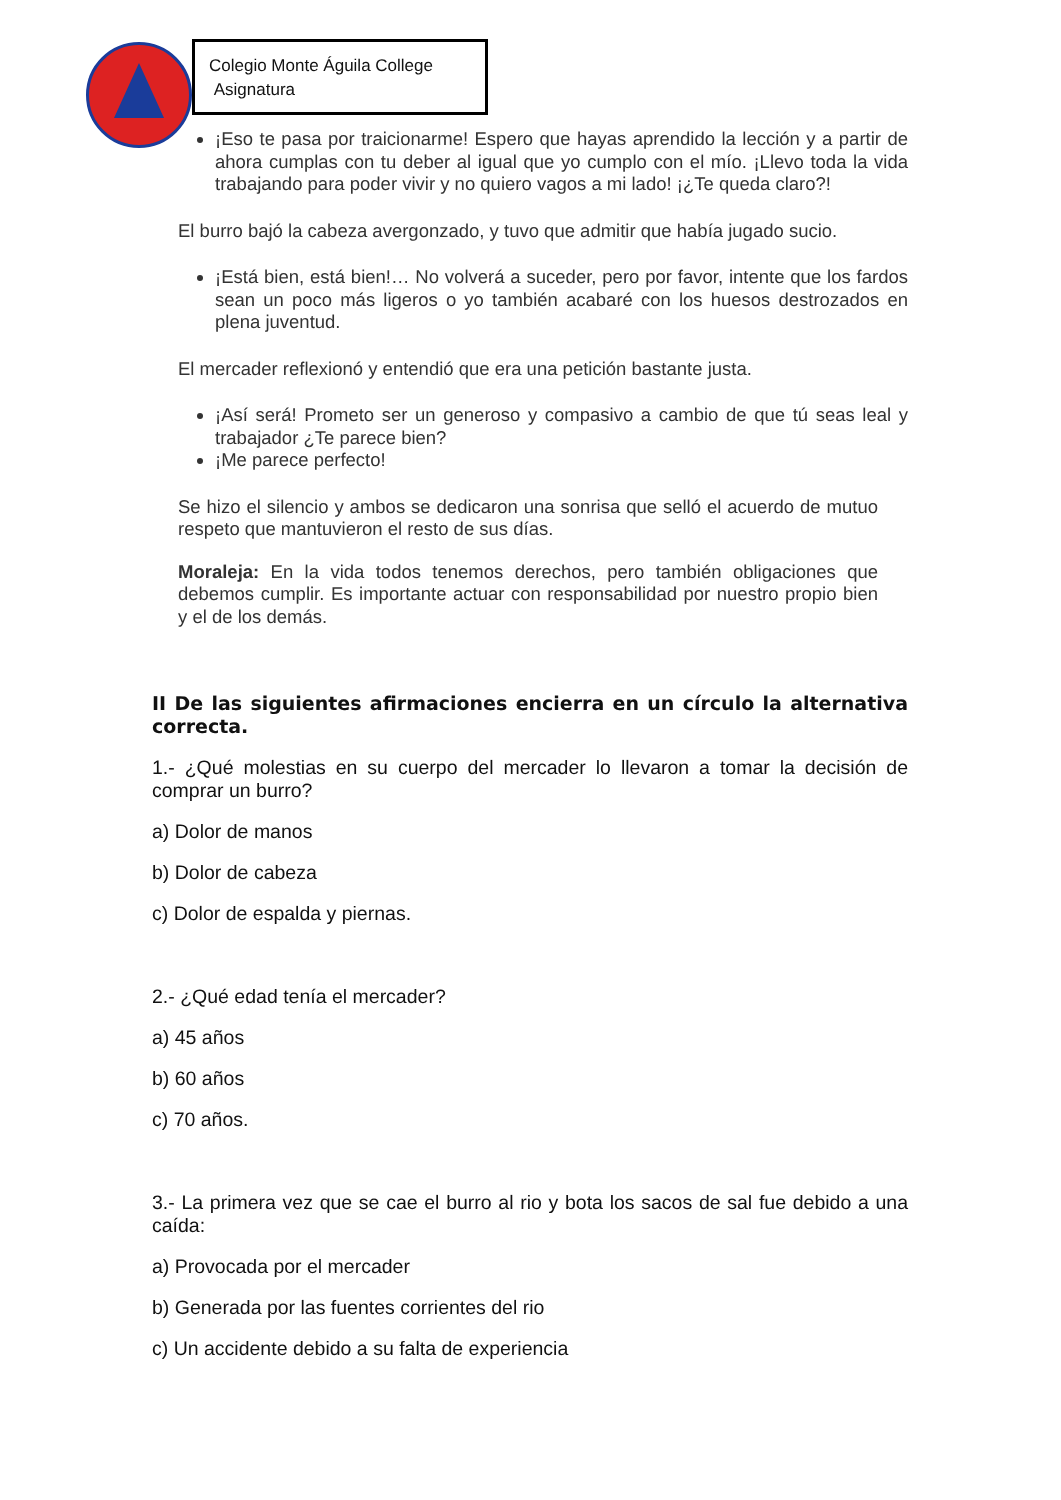Colegio Monte Águila College
Asignatura
¡Eso te pasa por traicionarme! Espero que hayas aprendido la lección y a partir de ahora cumplas con tu deber al igual que yo cumplo con el mío. ¡Llevo toda la vida trabajando para poder vivir y no quiero vagos a mi lado! ¡¿Te queda claro?!
El burro bajó la cabeza avergonzado, y tuvo que admitir que había jugado sucio.
¡Está bien, está bien!… No volverá a suceder, pero por favor, intente que los fardos sean un poco más ligeros o yo también acabaré con los huesos destrozados en plena juventud.
El mercader reflexionó y entendió que era una petición bastante justa.
¡Así será! Prometo ser un generoso y compasivo a cambio de que tú seas leal y trabajador ¿Te parece bien?
¡Me parece perfecto!
Se hizo el silencio y ambos se dedicaron una sonrisa que selló el acuerdo de mutuo respeto que mantuvieron el resto de sus días.
Moraleja: En la vida todos tenemos derechos, pero también obligaciones que debemos cumplir. Es importante actuar con responsabilidad por nuestro propio bien y el de los demás.
II De las siguientes afirmaciones encierra en un círculo la alternativa correcta.
1.- ¿Qué molestias en su cuerpo del mercader lo llevaron a tomar la decisión de comprar un burro?
a) Dolor de manos
b) Dolor de cabeza
c) Dolor de espalda y piernas.
2.- ¿Qué edad tenía el mercader?
a) 45 años
b) 60 años
c) 70 años.
3.- La primera vez que se cae el burro al rio y bota los sacos de sal fue debido a una caída:
a) Provocada por el mercader
b) Generada por las fuentes corrientes del rio
c) Un accidente debido a su falta de experiencia